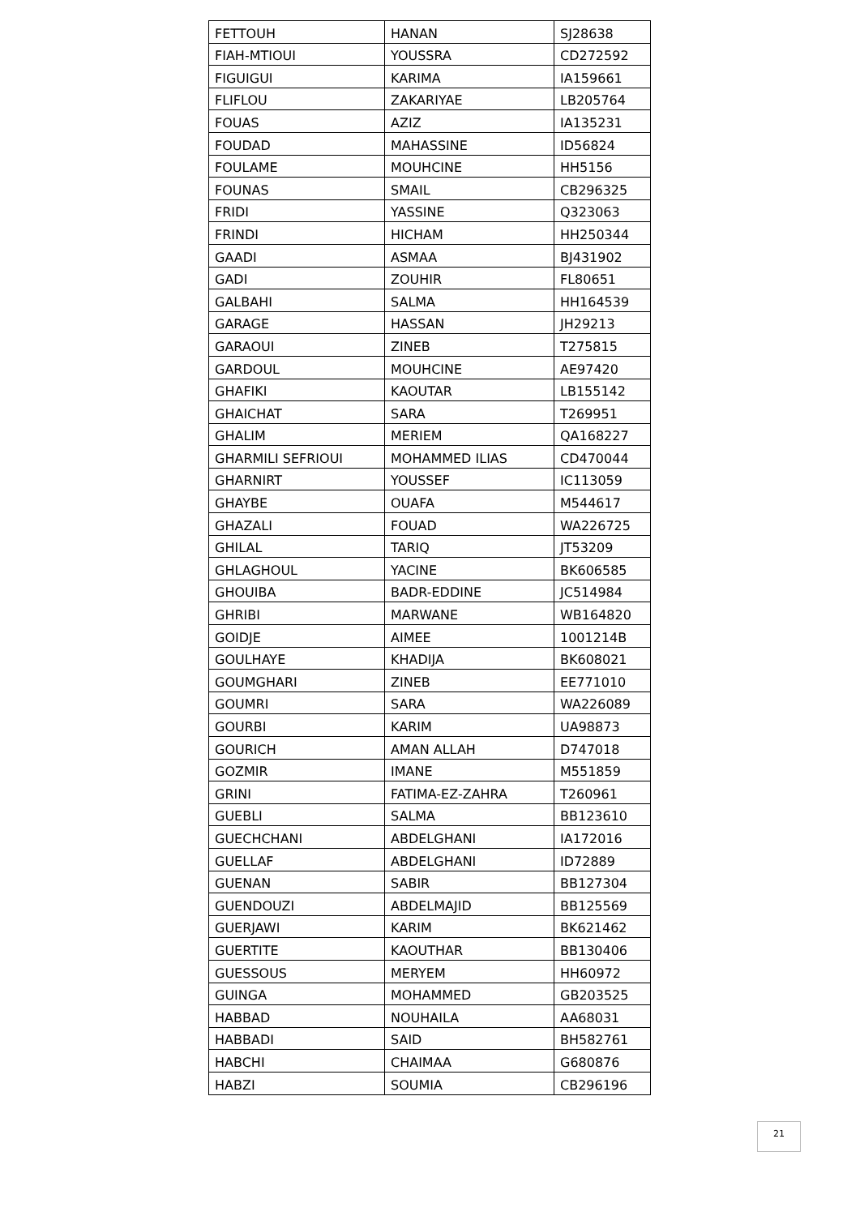| FETTOUH | HANAN | SJ28638 |
| FIAH-MTIOUI | YOUSSRA | CD272592 |
| FIGUIGUI | KARIMA | IA159661 |
| FLIFLOU | ZAKARIYAE | LB205764 |
| FOUAS | AZIZ | IA135231 |
| FOUDAD | MAHASSINE | ID56824 |
| FOULAME | MOUHCINE | HH5156 |
| FOUNAS | SMAIL | CB296325 |
| FRIDI | YASSINE | Q323063 |
| FRINDI | HICHAM | HH250344 |
| GAADI | ASMAA | BJ431902 |
| GADI | ZOUHIR | FL80651 |
| GALBAHI | SALMA | HH164539 |
| GARAGE | HASSAN | JH29213 |
| GARAOUI | ZINEB | T275815 |
| GARDOUL | MOUHCINE | AE97420 |
| GHAFIKI | KAOUTAR | LB155142 |
| GHAICHAT | SARA | T269951 |
| GHALIM | MERIEM | QA168227 |
| GHARMILI SEFRIOUI | MOHAMMED ILIAS | CD470044 |
| GHARNIRT | YOUSSEF | IC113059 |
| GHAYBE | OUAFA | M544617 |
| GHAZALI | FOUAD | WA226725 |
| GHILAL | TARIQ | JT53209 |
| GHLAGHOUL | YACINE | BK606585 |
| GHOUIBA | BADR-EDDINE | JC514984 |
| GHRIBI | MARWANE | WB164820 |
| GOIDJE | AIMEE | 1001214B |
| GOULHAYE | KHADIJA | BK608021 |
| GOUMGHARI | ZINEB | EE771010 |
| GOUMRI | SARA | WA226089 |
| GOURBI | KARIM | UA98873 |
| GOURICH | AMAN ALLAH | D747018 |
| GOZMIR | IMANE | M551859 |
| GRINI | FATIMA-EZ-ZAHRA | T260961 |
| GUEBLI | SALMA | BB123610 |
| GUECHCHANI | ABDELGHANI | IA172016 |
| GUELLAF | ABDELGHANI | ID72889 |
| GUENAN | SABIR | BB127304 |
| GUENDOUZI | ABDELMAJID | BB125569 |
| GUERJAWI | KARIM | BK621462 |
| GUERTITE | KAOUTHAR | BB130406 |
| GUESSOUS | MERYEM | HH60972 |
| GUINGA | MOHAMMED | GB203525 |
| HABBAD | NOUHAILA | AA68031 |
| HABBADI | SAID | BH582761 |
| HABCHI | CHAIMAA | G680876 |
| HABZI | SOUMIA | CB296196 |
21